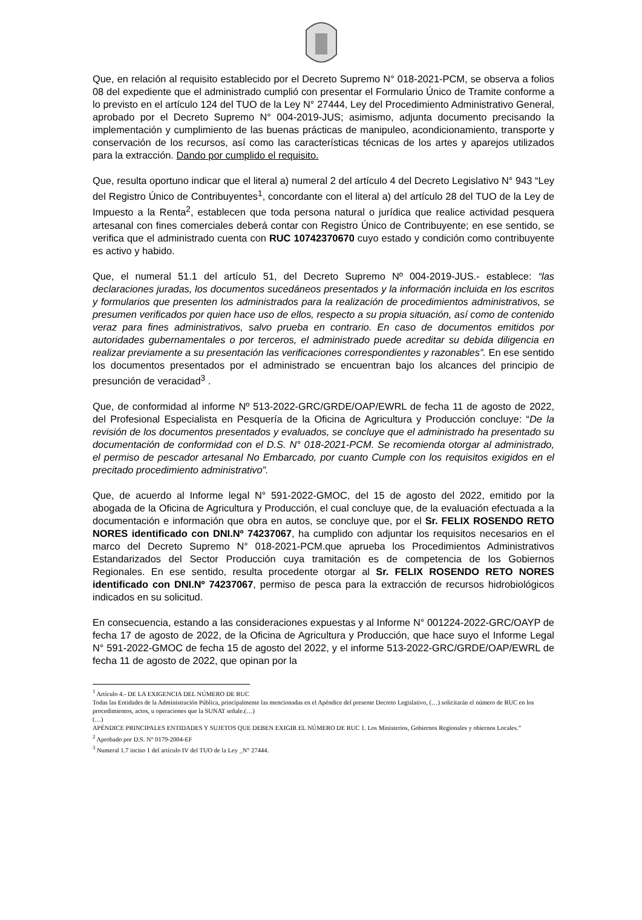Que, en relación al requisito establecido por el Decreto Supremo N° 018-2021-PCM, se observa a folios 08 del expediente que el administrado cumplió con presentar el Formulario Único de Tramite conforme a lo previsto en el artículo 124 del TUO de la Ley N° 27444, Ley del Procedimiento Administrativo General, aprobado por el Decreto Supremo N° 004-2019-JUS; asimismo, adjunta documento precisando la implementación y cumplimiento de las buenas prácticas de manipuleo, acondicionamiento, transporte y conservación de los recursos, así como las características técnicas de los artes y aparejos utilizados para la extracción. Dando por cumplido el requisito.
Que, resulta oportuno indicar que el literal a) numeral 2 del artículo 4 del Decreto Legislativo N° 943 “Ley del Registro Único de Contribuyentes<sup>1</sup>, concordante con el literal a) del artículo 28 del TUO de la Ley de Impuesto a la Renta<sup>2</sup>, establecen que toda persona natural o jurídica que realice actividad pesquera artesanal con fines comerciales deberá contar con Registro Único de Contribuyente; en ese sentido, se verifica que el administrado cuenta con RUC 10742370670 cuyo estado y condición como contribuyente es activo y habido.
Que, el numeral 51.1 del artículo 51, del Decreto Supremo Nº 004-2019-JUS.- establece: “las declaraciones juradas, los documentos sucedáneos presentados y la información incluida en los escritos y formularios que presenten los administrados para la realización de procedimientos administrativos, se presumen verificados por quien hace uso de ellos, respecto a su propia situación, así como de contenido veraz para fines administrativos, salvo prueba en contrario. En caso de documentos emitidos por autoridades gubernamentales o por terceros, el administrado puede acreditar su debida diligencia en realizar previamente a su presentación las verificaciones correspondientes y razonables”. En ese sentido los documentos presentados por el administrado se encuentran bajo los alcances del principio de presunción de veracidad<sup>3</sup> .
Que, de conformidad al informe Nº 513-2022-GRC/GRDE/OAP/EWRL de fecha 11 de agosto de 2022, del Profesional Especialista en Pesquería de la Oficina de Agricultura y Producción concluye: “De la revisión de los documentos presentados y evaluados, se concluye que el administrado ha presentado su documentación de conformidad con el D.S. N° 018-2021-PCM. Se recomienda otorgar al administrado, el permiso de pescador artesanal No Embarcado, por cuanto Cumple con los requisitos exigidos en el precitado procedimiento administrativo”.
Que, de acuerdo al Informe legal N° 591-2022-GMOC, del 15 de agosto del 2022, emitido por la abogada de la Oficina de Agricultura y Producción, el cual concluye que, de la evaluación efectuada a la documentación e información que obra en autos, se concluye que, por el Sr. FELIX ROSENDO RETO NORES identificado con DNI.Nº 74237067, ha cumplido con adjuntar los requisitos necesarios en el marco del Decreto Supremo N° 018-2021-PCM.que aprueba los Procedimientos Administrativos Estandarizados del Sector Producción cuya tramitación es de competencia de los Gobiernos Regionales. En ese sentido, resulta procedente otorgar al Sr. FELIX ROSENDO RETO NORES identificado con DNI.Nº 74237067, permiso de pesca para la extracción de recursos hidrobiológicos indicados en su solicitud.
En consecuencia, estando a las consideraciones expuestas y al Informe N° 001224-2022-GRC/OAYP de fecha 17 de agosto de 2022, de la Oficina de Agricultura y Producción, que hace suyo el Informe Legal N° 591-2022-GMOC de fecha 15 de agosto del 2022, y el informe 513-2022-GRC/GRDE/OAP/EWRL de fecha 11 de agosto de 2022, que opinan por la
<sup>1</sup> Artículo 4.- DE LA EXIGENCIA DEL NÚMERO DE RUC
Todas las Entidades de la Administración Pública, principalmente las mencionadas en el Apéndice del presente Decreto Legislativo, (…) solicitarán el número de RUC en los procedimientos, actos, u operaciones que la SUNAT señale.(…)
(…)
APÉNDICE PRINCIPALES ENTIDADES Y SUJETOS QUE DEBEN EXIGIR EL NÚMERO DE RUC 1. Los Ministerios, Gobiernos Regionales y obiernos Locales.”
<sup>2</sup> Aprobado por D.S. N° 0179-2004-EF
<sup>3</sup> Numeral 1.7 inciso 1 del artículo IV del TUO de la Ley _N° 27444.